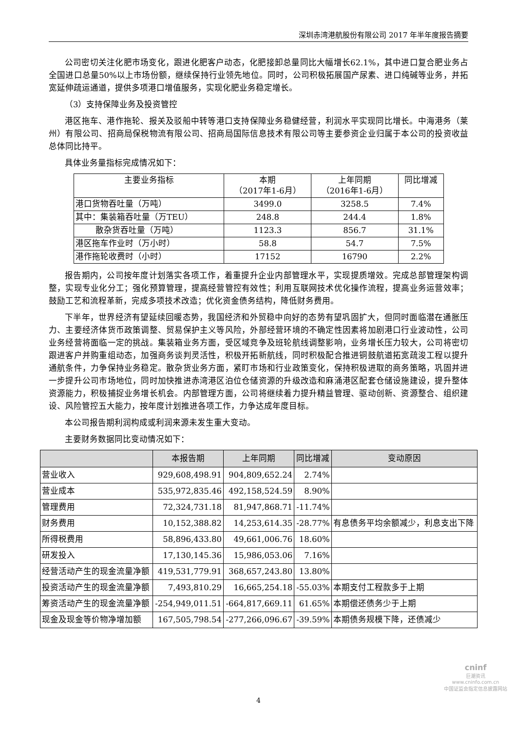深圳赤湾港航股份有限公司 2017 年半年度报告摘要
公司密切关注化肥市场变化，跟进化肥客户动态，化肥接卸总量同比大幅增长62.1%，其中进口复合肥业务占全国进口总量50%以上市场份额，继续保持行业领先地位。同时，公司积极拓展国产尿素、进口纯碱等业务，并拓宽延伸疏运通道，提供多项港口增值服务，实现化肥业务稳定增长。
（3）支持保障业务及投资管控
港区拖车、港作拖轮、报关及驳船中转等港口支持保障业务稳健经营，利润水平实现同比增长。中海港务（莱州）有限公司、招商局保税物流有限公司、招商局国际信息技术有限公司等主要参资企业归属于本公司的投资收益总体同比持平。
具体业务量指标完成情况如下：
| 主要业务指标 | 本期 （2017年1-6月） | 上年同期 （2016年1-6月） | 同比增减 |
| 港口货物吞吐量（万吨） | 3499.0 | 3258.5 | 7.4% |
| 其中：集装箱吞吐量（万TEU） | 248.8 | 244.4 | 1.8% |
| 散杂货吞吐量（万吨） | 1123.3 | 856.7 | 31.1% |
| 港区拖车作业时（万小时） | 58.8 | 54.7 | 7.5% |
| 港作拖轮收费时（小时） | 17152 | 16790 | 2.2% |
报告期内，公司按年度计划落实各项工作，着重提升企业内部管理水平，实现提质增效。完成总部管理架构调整，实现专业化分工；强化预算管理，提高经营管控有效性；利用互联网技术优化操作流程，提高业务运营效率；鼓励工艺和流程革新，完成多项技术改造；优化资金债务结构，降低财务费用。
下半年，世界经济有望延续回暖态势，我国经济和外贸稳中向好的态势有望巩固扩大，但同时面临潜在通胀压力、主要经济体货币政策调整、贸易保护主义等风险，外部经营环境的不确定性因素将加剧港口行业波动性，公司业务经营将面临一定的挑战。集装箱业务方面，受区域竞争及班轮航线调整影响，业务增长压力较大，公司将密切跟进客户并购重组动态，加强商务谈判灵活性，积极开拓新航线，同时积极配合推进铜鼓航道拓宽疏浚工程以提升通航条件，力争保持业务稳定。散杂货业务方面，紧盯市场和行业政策变化，保持积极进取的商务策略，巩固并进一步提升公司市场地位，同时加快推进赤湾港区泊位仓储资源的升级改造和麻涌港区配套仓储设施建设，提升整体资源能力，积极捕捉业务增长机会。内部管理方面，公司将继续着力提升精益管理、驱动创新、资源整合、组织建设、风险管控五大能力，按年度计划推进各项工作，力争达成年度目标。
本公司报告期利润构成或利润来源未发生重大变动。
主要财务数据同比变动情况如下：
| | 本报告期 | 上年同期 | 同比增减 | 变动原因 |
| --- | --- | --- | --- | --- |
| 营业收入 | 929,608,498.91 | 904,809,652.24 | 2.74% | |
| 营业成本 | 535,972,835.46 | 492,158,524.59 | 8.90% | |
| 管理费用 | 72,324,731.18 | 81,947,868.71 | -11.74% | |
| 财务费用 | 10,152,388.82 | 14,253,614.35 | -28.77% | 有息债务平均余额减少，利息支出下降 |
| 所得税费用 | 58,896,433.80 | 49,661,006.76 | 18.60% | |
| 研发投入 | 17,130,145.36 | 15,986,053.06 | 7.16% | |
| 经营活动产生的现金流量净额 | 419,531,779.91 | 368,657,243.80 | 13.80% | |
| 投资活动产生的现金流量净额 | 7,493,810.29 | 16,665,254.18 | -55.03% | 本期支付工程款多于上期 |
| 筹资活动产生的现金流量净额 | -254,949,011.51 | -664,817,669.11 | 61.65% | 本期偿还债务少于上期 |
| 现金及现金等价物净增加额 | 167,505,798.54 | -277,266,096.67 | -39.59% | 本期债务规模下降，还债减少 |
4
cninf
巨潮资讯
www.cninfo.com.cn
中国证监会指定信息披露网站